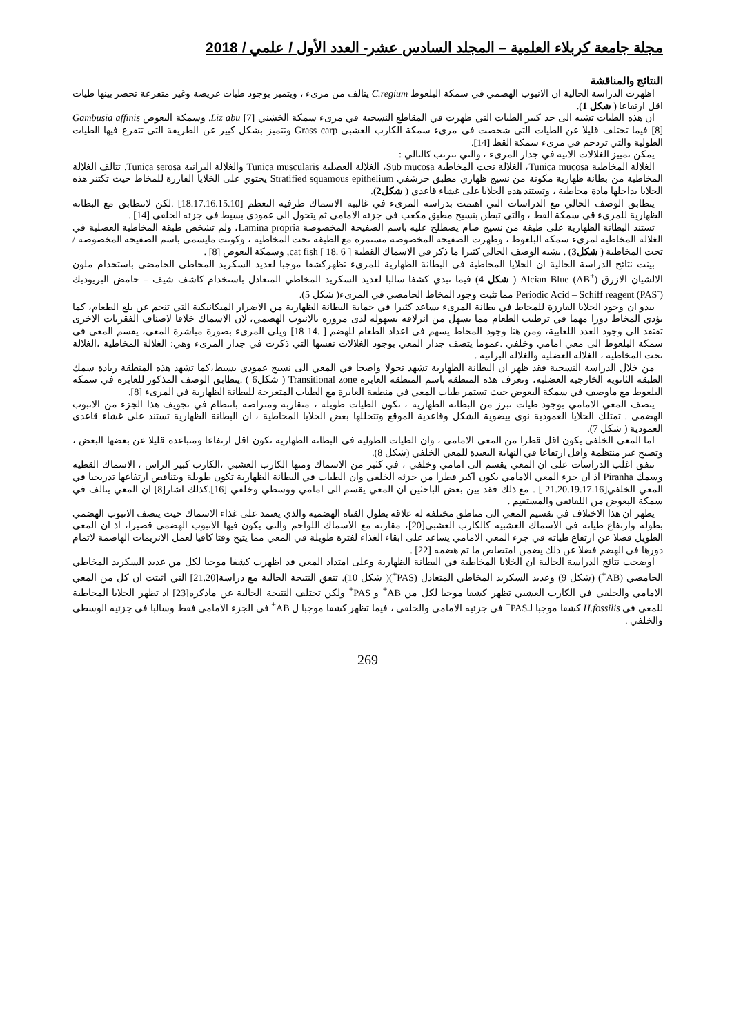مجلة جامعة كربلاء العلمية – المجلد السادس عشر- العدد الأول / علمي / 2018
النتائج والمناقشة
اظهرت الدراسة الحالية ان الانبوب الهضمي في سمكة البلعوط C.regium يتالف من مرىء ، ويتميز بوجود طيات عريضة وغير متفرعة تحصر بينها طيات اقل ارتفاعا ( شكل 1).
ان هذه الطيات تشبه الى حد كبير الطيات التي ظهرت في المقاطع النسجية في مرىء سمكة الخشني Liz abu [7]. وسمكة البعوض Gambusia affinis [8] فيما تختلف قليلا عن الطيات التي شخصت في مرىء سمكة الكارب العشبي Grass carp وتتميز بشكل كبير عن الطريقة التي تتفرع فيها الطيات الطولية والتي تزدحم في مرىء سمكة القط [14].
يمكن تمييز الغلالات الاتية في جدار المرىء ، والتي تترتب كالتالي :
الغلالة المخاطية Tunica mucosa، الغلالة تحت المخاطية Sub mucosa، الغلالة العضلية Tunica muscularis والغلالة البرانية Tunica serosa. تتالف الغلالة المخاطية من بطانة ظهارية مكونة من نسيج ظهاري مطبق حرشفي Stratified squamous epithelium يحتوي على الخلايا الفارزة للمخاط حيث تكتنز هذه الخلايا بداخلها مادة مخاطية ، وتستند هذه الخلايا على غشاء قاعدي ( شكل2).
يتطابق الوصف الحالي مع الدراسات التي اهتمت بدراسة المرىء في غالبية الاسماك طرفية التعظم [18.17.16.15.10] .لكن لاتتطابق مع البطانة الظهارية للمرىء قي سمكة القط ، والتي تبطن بنسيج مطبق مكعب في جزئه الامامي ثم يتحول الى عمودي بسيط في جزئه الخلفي [14] .
تستند البطانة الظهارية على طبقة من نسيج ضام يصطلح عليه باسم الصفيحة المخصوصة Lamina propria، ولم تشخص طبقة المخاطية العضلية في الغلالة المخاطية لمرىء سمكة البلعوط ، وظهرت الصفيحة المخصوصة مستمرة مع الطبقة تحت المخاطية ، وكونت مايسمى باسم الصفيحة المخصوصة / تحت المخاطية ( شكل3) . يشبه الوصف الحالي كثيرا ما ذكر في الاسماك القطية cat fish [ 18. 6 ], وسمكة البعوض [8] .
بينت نتائج الدراسة الحالية ان الخلايا المخاطية في البطانة الظهارية للمرىء تظهركشفا موجبا لعديد السكريد المخاطي الحامضي باستخدام ملون الالشيان الازرق Alcian Blue (AB<sup>+</sup>) ( شكل 4) فيما تبدي كشفا سالبا لعديد السكريد المخاطي المتعادل باستخدام كاشف شيف – حامض البريوديك Periodic Acid – Schiff reagent (PAS<sup>-</sup>) مما تثبت وجود المخاط الحامضي في المرىء( شكل 5).
يبدو ان وجود الخلايا الفارزة للمخاط في بطانة المرىء يساعد كثيرا في حماية البطانة الظهارية من الاضرار الميكانيكية التي تنجم عن بلع الطعام، كما يؤدي المخاط دورا مهما في ترطيب الطعام مما يسهل من انزلاقه بسهوله لدى مروره بالانبوب الهضمي، لان الاسماك خلافا لاصناف الفقريات الاخرى تفتقد الى وجود الغدد اللعابية، ومن هنا وجود المخاط يسهم في اعداد الطعام للهضم [ .14 18] ويلي المرىء بصورة مباشرة المعي، يقسم المعي في سمكة البلعوط الى معي امامي وخلفي .عموما يتصف جدار المعي بوجود الغلالات نفسها التي ذكرت في جدار المرىء وهي: الغلالة المخاطية ،الغلالة تحت المخاطية ، الغلالة العضلية والغلالة البرانية .
من خلال الدراسة النسجية فقد ظهر ان البطانة الظهارية تشهد تحولا واضحا في المعي الى نسيج عمودي بسيط،كما تشهد هذه المنطقة زيادة سمك الطبقة الثانوية الخارجية العضلية، وتعرف هذه المنطقة باسم المنطقة العابرة Transitional zone ( شكل6 ) .يتطابق الوصف المذكور للعابرة في سمكة البلعوط مع ماوصف في سمكة البعوض حيث تستمر طيات المعي في منطقة العابرة مع الطيات المتعرجة للبطانة الظهارية في المرىء [8].
يتصف المعي الامامي بوجود طيات تبرز من البطانة الظهارية ، تكون الطيات طويلة ، متقاربة ومتراصة بانتظام في تجويف هذا الجزء من الانبوب الهضمي . تمتلك الخلايا العمودية نوى بيضوية الشكل وقاعدية الموقع وتتخللها بعض الخلايا المخاطية ، ان البطانة الظهارية تستند على غشاء قاعدي العمودية ( شكل 7).
اما المعي الخلفي يكون اقل قطرا من المعي الامامي ، وان الطيات الطولية في البطانة الظهارية تكون اقل ارتفاعا ومتباعدة قليلا عن بعضها البعض ، وتصبح غير منتظمة واقل ارتفاعا في النهاية البعيدة للمعي الخلفي (شكل 8).
تتفق اغلب الدراسات على ان المعي يقسم الى امامي وخلفي ، في كثير من الاسماك ومنها الكارب العشبي ،الكارب كبير الراس ، الاسماك القطية وسمك Piranha اذ ان جزء المعي الامامي يكون اكبر قطرا من جزئه الخلفي وان الطيات في البطانة الظهارية تكون طويلة ويتناقص ارتفاعها تدريجيا في المعي الخلفي[21.20.19.17.16 ] . مع ذلك فقد بين بعض الباحثين ان المعي يقسم الى امامي ووسطي وخلفي [16].كذلك اشار[8] ان المعي يتالف في سمكة البعوض من اللفائفي والمستقيم .
يظهر ان هذا الاختلاف في تقسيم المعي الى مناطق مختلفة له علاقة بطول القناة الهضمية والذي يعتمد على غذاء الاسماك حيث يتصف الانبوب الهضمي بطوله وارتفاع طياته في الاسماك العشبية كالكارب العشبي[20]، مقارنة مع الاسماك اللواحم والتي يكون فيها الانبوب الهضمي قصيرا، اذ ان المعي الطويل فضلا عن ارتفاع طياته في جزء المعي الامامي يساعد على ابقاء الغذاء لفترة طويلة في المعي مما يتيح وقتا كافيا لعمل الانزيمات الهاضمة لاتمام دورها في الهضم فضلا عن ذلك يضمن امتصاص ما تم هضمه [22] .
اوضحت نتائج الدراسة الحالية ان الخلايا المخاطية في البطانة الظهارية وعلى امتداد المعي قد اظهرت كشفا موجبا لكل من عديد السكريد المخاطي الحامضي (AB<sup>+</sup>) (شكل 9) وعديد السكريد المخاطي المتعادل (PAS<sup>+</sup>)( شكل 10). تتفق النتيجة الحالية مع دراسة[21.20] التي اثبتت ان كل من المعي الامامي والخلفي في الكارب العشبي تظهر كشفا موجبا لكل من AB<sup>+</sup> و PAS<sup>+</sup> ولكن تختلف النتيجة الحالية عن ماذكره[23] اذ تظهر الخلايا المخاطية للمعي في H.fossilis كشفا موجبا لـPAS<sup>+</sup> في جزئيه الامامي والخلفي ، فيما تظهر كشفا موجبا ل AB<sup>+</sup> في الجزء الامامي فقط وسالبا في جزئيه الوسطي والخلفي .
269